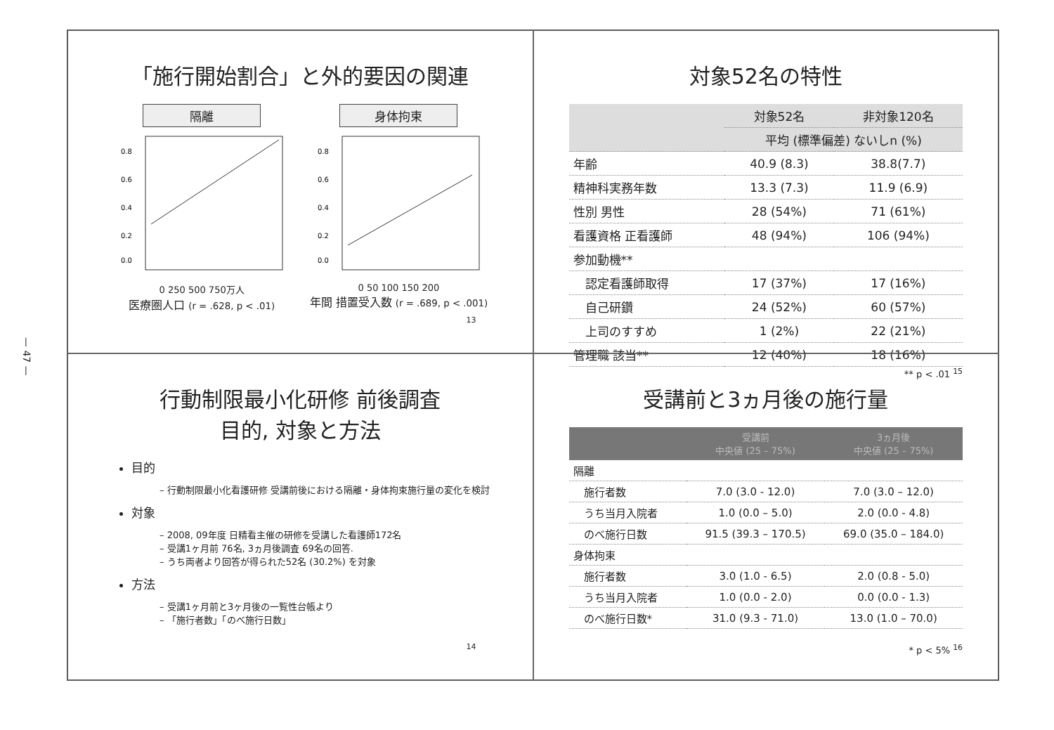— 47 —
「施行開始割合」と外的要因の関連
隔離
0.8
0.6
0.4
0.2
0.0
0 250 500 750万人
医療圏人口 (r = .628, p < .01)
身体拘束
0.8
0.6
0.4
0.2
0.0
0 50 100 150 200
年間 措置受入数 (r = .689, p < .001)
13
対象52名の特性
| | 対象52名 | 非対象120名 |
| --- | --- | --- |
| | 平均 (標準偏差) ないしn (%) | |
| 年齢 | 40.9 (8.3) | 38.8(7.7) |
| 精神科実務年数 | 13.3 (7.3) | 11.9 (6.9) |
| 性別 男性 | 28 (54%) | 71 (61%) |
| 看護資格 正看護師 | 48 (94%) | 106 (94%) |
| 参加動機** | | |
| 認定看護師取得 | 17 (37%) | 17 (16%) |
| 自己研鑽 | 24 (52%) | 60 (57%) |
| 上司のすすめ | 1 (2%) | 22 (21%) |
| 管理職 該当** | 12 (40%) | 18 (16%) |
** p < .01 <sup>15</sup>
行動制限最小化研修 前後調査
目的, 対象と方法
目的
– 行動制限最小化看護研修 受講前後における隔離・身体拘束施行量の変化を検討
対象
– 2008, 09年度 日精看主催の研修を受講した看護師172名
– 受講1ヶ月前 76名, 3ヵ月後調査 69名の回答.
– うち両者より回答が得られた52名 (30.2%) を対象
方法
– 受講1ヶ月前と3ヶ月後の一覧性台帳より
– 「施行者数」「のべ施行日数」
14
受講前と3ヵ月後の施行量
| | 受講前 中央値 (25 – 75%) | 3ヵ月後 中央値 (25 – 75%) |
| --- | --- | --- |
| 隔離 | | |
| 施行者数 | 7.0 (3.0 - 12.0) | 7.0 (3.0 – 12.0) |
| うち当月入院者 | 1.0 (0.0 – 5.0) | 2.0 (0.0 - 4.8) |
| のべ施行日数 | 91.5 (39.3 – 170.5) | 69.0 (35.0 – 184.0) |
| 身体拘束 | | |
| 施行者数 | 3.0 (1.0 - 6.5) | 2.0 (0.8 - 5.0) |
| うち当月入院者 | 1.0 (0.0 - 2.0) | 0.0 (0.0 - 1.3) |
| のべ施行日数* | 31.0 (9.3 - 71.0) | 13.0 (1.0 – 70.0) |
* p < 5% <sup>16</sup>